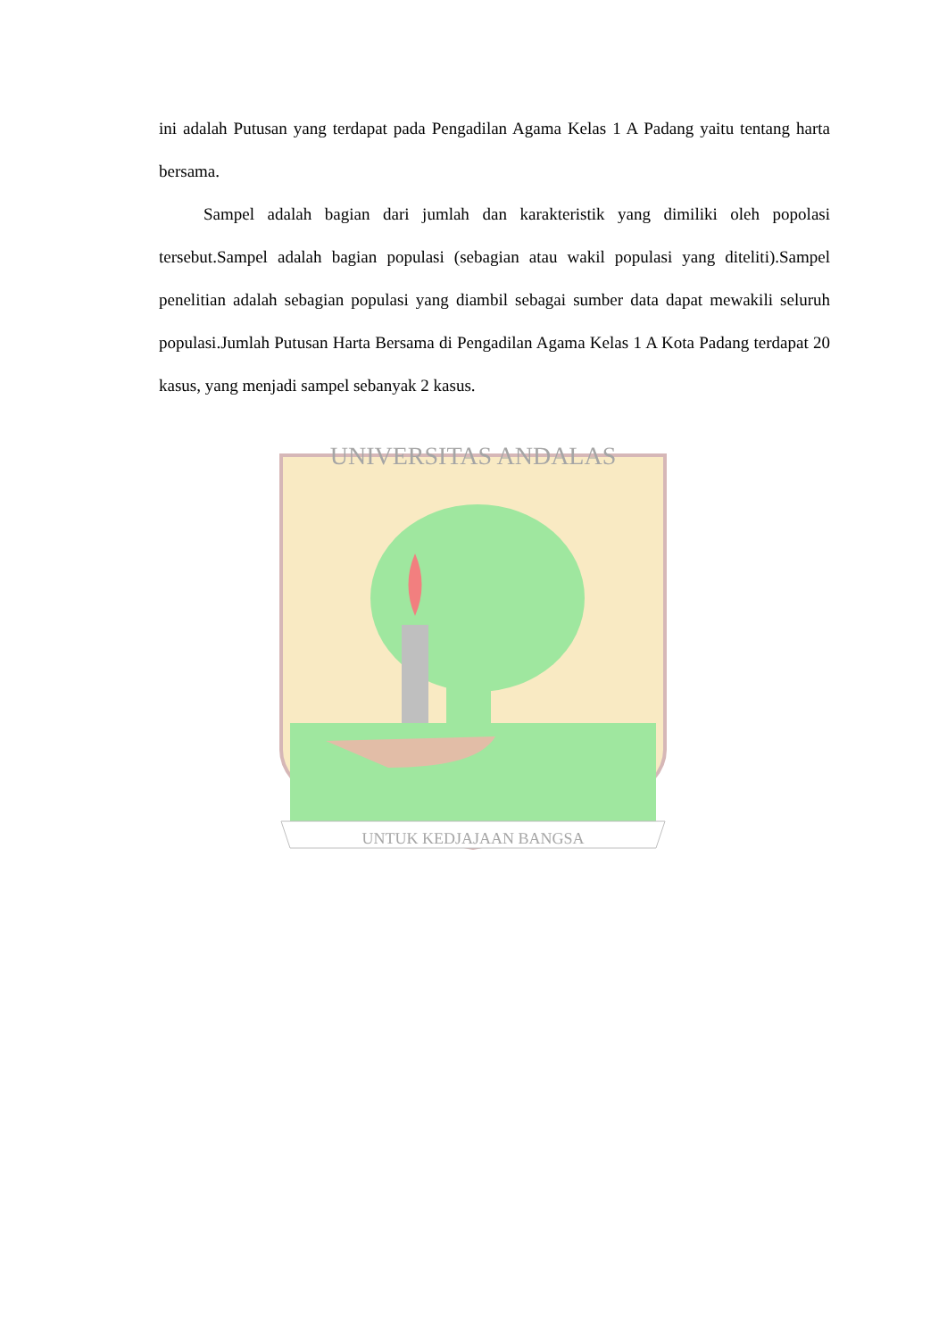ini adalah Putusan yang terdapat pada Pengadilan Agama Kelas 1 A Padang yaitu tentang harta bersama.
Sampel adalah bagian dari jumlah dan karakteristik yang dimiliki oleh popolasi tersebut.Sampel adalah bagian populasi (sebagian atau wakil populasi yang diteliti).Sampel penelitian adalah sebagian populasi yang diambil sebagai sumber data dapat mewakili seluruh populasi.Jumlah Putusan Harta Bersama di Pengadilan Agama Kelas 1 A Kota Padang terdapat 20 kasus, yang menjadi sampel sebanyak 2 kasus.
UNIVERSITAS ANDALAS
UNTUK KEDJAJAAN BANGSA